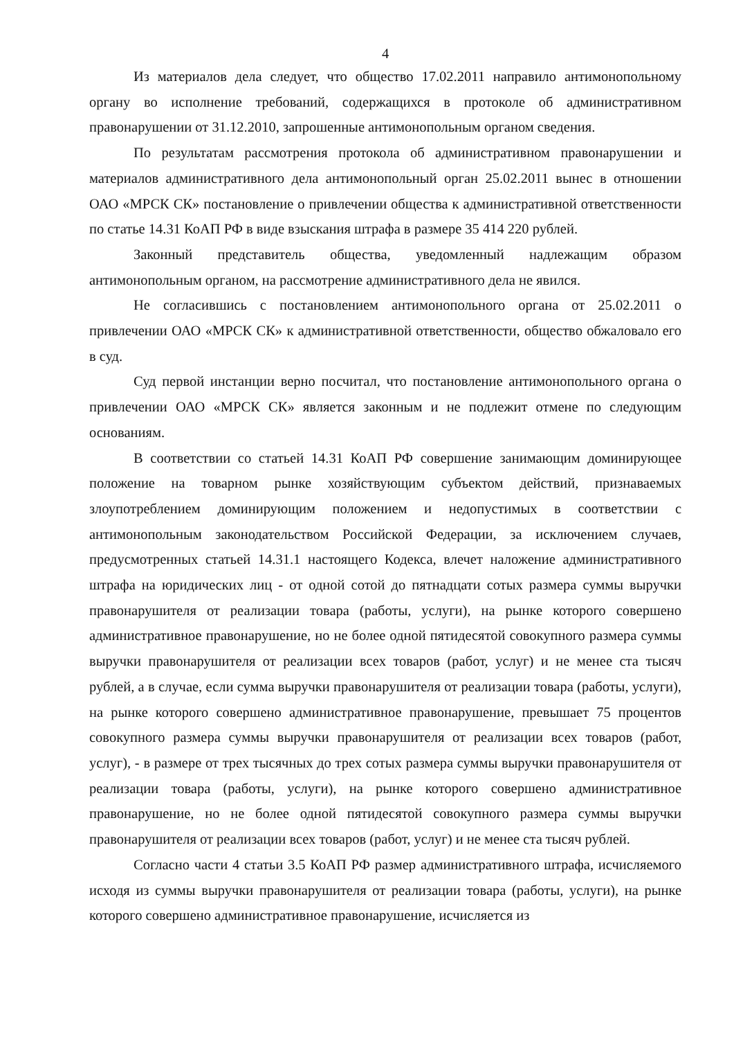4
Из материалов дела следует, что общество 17.02.2011 направило антимонопольному органу во исполнение требований, содержащихся в протоколе об административном правонарушении от 31.12.2010, запрошенные антимонопольным органом сведения.
По результатам рассмотрения протокола об административном правонарушении и материалов административного дела антимонопольный орган 25.02.2011 вынес в отношении ОАО «МРСК СК» постановление о привлечении общества к административной ответственности по статье 14.31 КоАП РФ в виде взыскания штрафа в размере 35 414 220 рублей.
Законный представитель общества, уведомленный надлежащим образом антимонопольным органом, на рассмотрение административного дела не явился.
Не согласившись с постановлением антимонопольного органа от 25.02.2011 о привлечении ОАО «МРСК СК» к административной ответственности, общество обжаловало его в суд.
Суд первой инстанции верно посчитал, что постановление антимонопольного органа о привлечении ОАО «МРСК СК» является законным и не подлежит отмене по следующим основаниям.
В соответствии со статьей 14.31 КоАП РФ совершение занимающим доминирующее положение на товарном рынке хозяйствующим субъектом действий, признаваемых злоупотреблением доминирующим положением и недопустимых в соответствии с антимонопольным законодательством Российской Федерации, за исключением случаев, предусмотренных статьей 14.31.1 настоящего Кодекса, влечет наложение административного штрафа на юридических лиц - от одной сотой до пятнадцати сотых размера суммы выручки правонарушителя от реализации товара (работы, услуги), на рынке которого совершено административное правонарушение, но не более одной пятидесятой совокупного размера суммы выручки правонарушителя от реализации всех товаров (работ, услуг) и не менее ста тысяч рублей, а в случае, если сумма выручки правонарушителя от реализации товара (работы, услуги), на рынке которого совершено административное правонарушение, превышает 75 процентов совокупного размера суммы выручки правонарушителя от реализации всех товаров (работ, услуг), - в размере от трех тысячных до трех сотых размера суммы выручки правонарушителя от реализации товара (работы, услуги), на рынке которого совершено административное правонарушение, но не более одной пятидесятой совокупного размера суммы выручки правонарушителя от реализации всех товаров (работ, услуг) и не менее ста тысяч рублей.
Согласно части 4 статьи 3.5 КоАП РФ размер административного штрафа, исчисляемого исходя из суммы выручки правонарушителя от реализации товара (работы, услуги), на рынке которого совершено административное правонарушение, исчисляется из